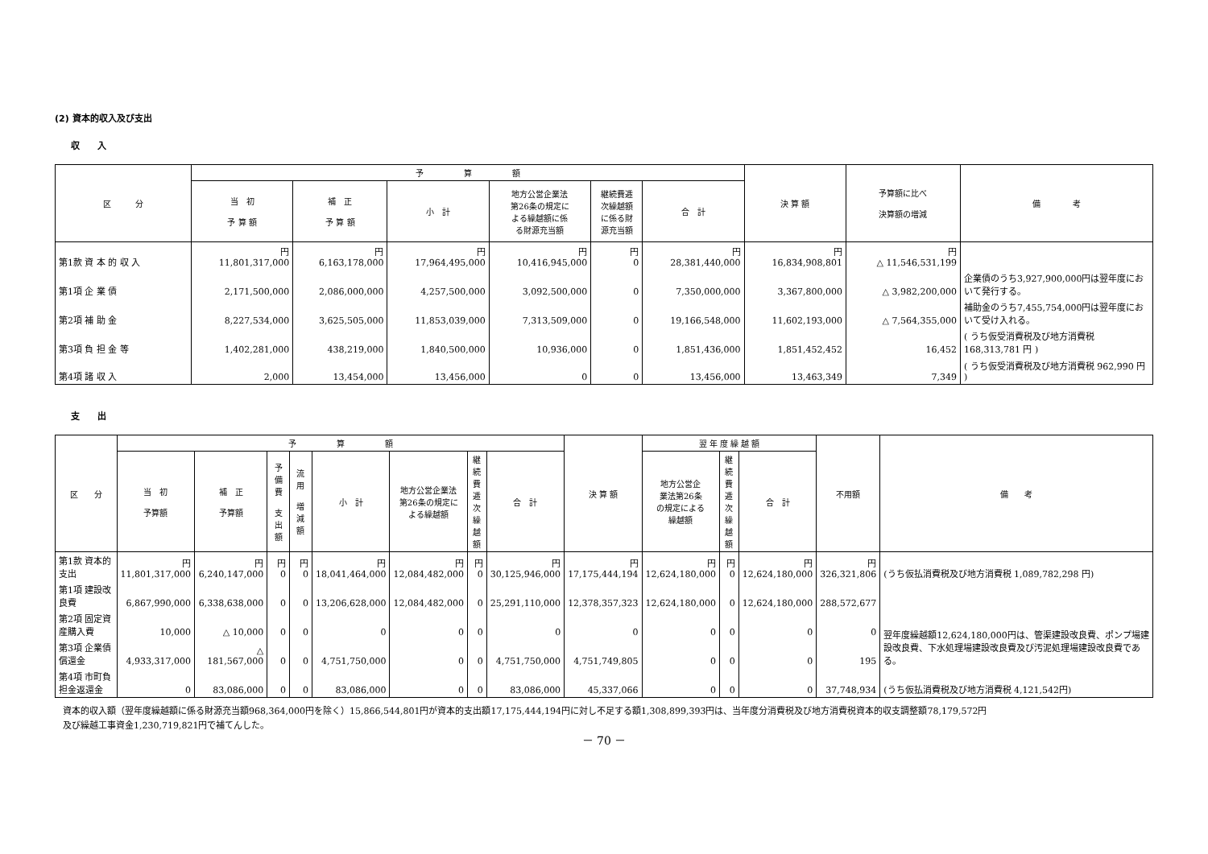(2) 資本的収入及び支出
収　　入
| 区 分 | 予 算 額 | | | | | | 決 算 額 | 予算額に比べ 決算額の増減 | 備 考 |
| --- | --- | --- | --- | --- | --- | --- | --- | --- | --- |
| | 当 初 予 算 額 | 補 正 予 算 額 | 小 計 | 地方公営企業法 第26条の規定に よる繰越額に係 る財源充当額 | 継続費逓 次繰越額 に係る財 源充当額 | 合 計 | | | |
| 第1款 資 本 的 収 入 | 円 11,801,317,000 | 円 6,163,178,000 | 円 17,964,495,000 | 円 10,416,945,000 | 円 0 | 円 28,381,440,000 | 円 16,834,908,801 | 円 △ 11,546,531,199 | |
| 第1項 企 業 債 | 2,171,500,000 | 2,086,000,000 | 4,257,500,000 | 3,092,500,000 | 0 | 7,350,000,000 | 3,367,800,000 | △ 3,982,200,000 | 企業債のうち3,927,900,000円は翌年度において発行する。 |
| 第2項 補 助 金 | 8,227,534,000 | 3,625,505,000 | 11,853,039,000 | 7,313,509,000 | 0 | 19,166,548,000 | 11,602,193,000 | △ 7,564,355,000 | 補助金のうち7,455,754,000円は翌年度において受け入れる。 |
| 第3項 負 担 金 等 | 1,402,281,000 | 438,219,000 | 1,840,500,000 | 10,936,000 | 0 | 1,851,436,000 | 1,851,452,452 | 16,452 | ( うち仮受消費税及び地方消費税 168,313,781 円 ) |
| 第4項 諸 収 入 | 2,000 | 13,454,000 | 13,456,000 | 0 | 0 | 13,456,000 | 13,463,349 | 7,349 | ( うち仮受消費税及び地方消費税 962,990 円 ) |
支　　出
| 区 分 | 予 算 額 | | | | | | | | 決 算 額 | 翌 年 度 繰 越 額 | | | 不用額 | 備 考 |
| --- | --- | --- | --- | --- | --- | --- | --- | --- | --- | --- | --- | --- | --- | --- |
| | 当 初 予算額 | 補 正 予算額 | 予備費 支出額 | 流 用 増減額 | 小 計 | 地方公営企業法 第26条の規定に よる繰越額 | 継続 費逓 次繰 越額 | 合 計 | | 地方公営企 業法第26条 の規定による 繰越額 | 継続 費逓 次繰 越額 | 合 計 | | |
| 第1款 資本的支出 | 円 11,801,317,000 | 円 6,240,147,000 | 円 0 | 円 0 | 円 18,041,464,000 | 円 12,084,482,000 | 円 0 | 円 30,125,946,000 | 円 17,175,444,194 | 円 12,624,180,000 | 円 0 | 円 12,624,180,000 | 円 326,321,806 | (うち仮払消費税及び地方消費税 1,089,782,298 円) |
| 第1項 建設改良費 | 6,867,990,000 | 6,338,638,000 | 0 | 0 | 13,206,628,000 | 12,084,482,000 | 0 | 25,291,110,000 | 12,378,357,323 | 12,624,180,000 | 0 | 12,624,180,000 | 288,572,677 | 翌年度繰越額12,624,180,000円は、管渠建設改良費、ポンプ場建設改良費、下水処理場建設改良費及び汚泥処理場建設改良費である。 |
| 第2項 固定資産購入費 | 10,000 | △ 10,000 | 0 | 0 | 0 | 0 | 0 | 0 | 0 | 0 | 0 | 0 | 0 | |
| 第3項 企業債償還金 | 4,933,317,000 | △ 181,567,000 | 0 | 0 | 4,751,750,000 | 0 | 0 | 4,751,750,000 | 4,751,749,805 | 0 | 0 | 0 | 195 | |
| 第4項 市町負担金返還金 | 0 | 83,086,000 | 0 | 0 | 83,086,000 | 0 | 0 | 83,086,000 | 45,337,066 | 0 | 0 | 0 | 37,748,934 | (うち仮払消費税及び地方消費税 4,121,542円) |
資本的収入額（翌年度繰越額に係る財源充当額968,364,000円を除く）15,866,544,801円が資本的支出額17,175,444,194円に対し不足する額1,308,899,393円は、当年度分消費税及び地方消費税資本的収支調整額78,179,572円
及び繰越工事資金1,230,719,821円で補てんした。
－ 70 －